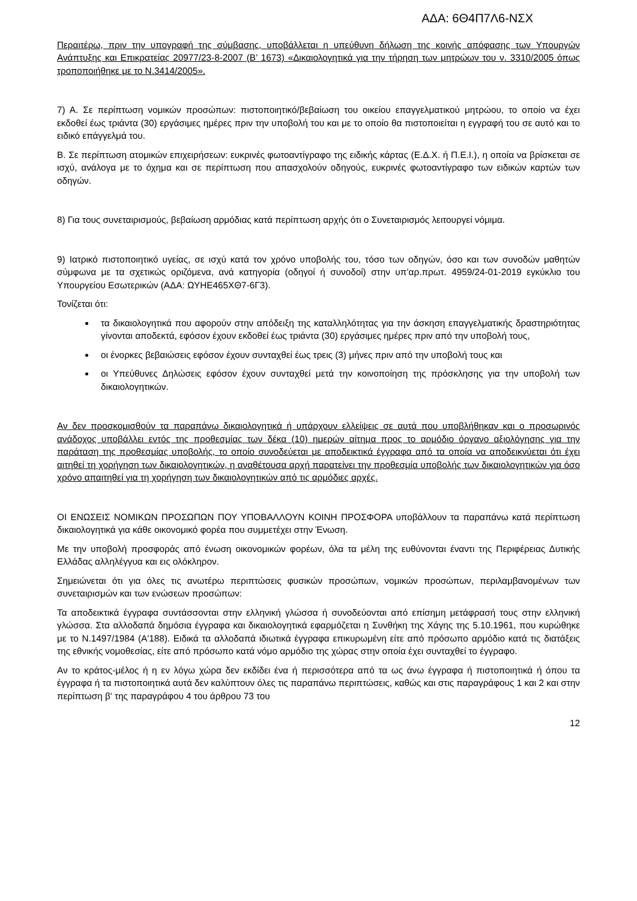ΑΔΑ: 6Θ4Π7Λ6-ΝΣΧ
Περαιτέρω, πριν την υπογραφή της σύμβασης, υποβάλλεται η υπεύθυνη δήλωση της κοινής απόφασης των Υπουργών Ανάπτυξης και Επικρατείας 20977/23-8-2007 (Β’ 1673) «Δικαιολογητικά για την τήρηση των μητρώων του ν. 3310/2005 όπως τροποποιήθηκε με το Ν.3414/2005».
7) Α. Σε περίπτωση νομικών προσώπων: πιστοποιητικό/βεβαίωση του οικείου επαγγελματικού μητρώου, το οποίο να έχει εκδοθεί έως τριάντα (30) εργάσιμες ημέρες πριν την υποβολή του και με το οποίο θα πιστοποιείται η εγγραφή του σε αυτό και το ειδικό επάγγελμά του.
Β. Σε περίπτωση ατομικών επιχειρήσεων: ευκρινές φωτοαντίγραφο της ειδικής κάρτας (Ε.Δ.Χ. ή Π.Ε.Ι.), η οποία να βρίσκεται σε ισχύ, ανάλογα με το όχημα και σε περίπτωση που απασχολούν οδηγούς, ευκρινές φωτοαντίγραφο των ειδικών καρτών των οδηγών.
8) Για τους συνεταιρισμούς, βεβαίωση αρμόδιας κατά περίπτωση αρχής ότι ο Συνεταιρισμός λειτουργεί νόμιμα.
9) Ιατρικό πιστοποιητικό υγείας, σε ισχύ κατά τον χρόνο υποβολής του, τόσο των οδηγών, όσο και των συνοδών μαθητών σύμφωνα με τα σχετικώς οριζόμενα, ανά κατηγορία (οδηγοί ή συνοδοί) στην υπ’αρ.πρωτ. 4959/24-01-2019 εγκύκλιο του Υπουργείου Εσωτερικών (ΑΔΑ: ΩΥΗΕ465ΧΘ7-6Γ3).
Τονίζεται ότι:
τα δικαιολογητικά που αφορούν στην απόδειξη της καταλληλότητας για την άσκηση επαγγελματικής δραστηριότητας γίνονται αποδεκτά, εφόσον έχουν εκδοθεί έως τριάντα (30) εργάσιμες ημέρες πριν από την υποβολή τους,
οι ένορκες βεβαιώσεις εφόσον έχουν συνταχθεί έως τρεις (3) μήνες πριν από την υποβολή τους και
οι Υπεύθυνες Δηλώσεις εφόσον έχουν συνταχθεί μετά την κοινοποίηση της πρόσκλησης για την υποβολή των δικαιολογητικών.
Αν δεν προσκομισθούν τα παραπάνω δικαιολογητικά ή υπάρχουν ελλείψεις σε αυτά που υποβλήθηκαν και ο προσωρινός ανάδοχος υποβάλλει εντός της προθεσμίας των δέκα (10) ημερών αίτημα προς το αρμόδιο όργανο αξιολόγησης για την παράταση της προθεσμίας υποβολής, το οποίο συνοδεύεται με αποδεικτικά έγγραφα από τα οποία να αποδεικνύεται ότι έχει αιτηθεί τη χορήγηση των δικαιολογητικών, η αναθέτουσα αρχή παρατείνει την προθεσμία υποβολής των δικαιολογητικών για όσο χρόνο απαιτηθεί για τη χορήγηση των δικαιολογητικών από τις αρμόδιες αρχές.
ΟΙ ΕΝΩΣΕΙΣ ΝΟΜΙΚΩΝ ΠΡΟΣΩΠΩΝ ΠΟΥ ΥΠΟΒΑΛΛΟΥΝ ΚΟΙΝΗ ΠΡΟΣΦΟΡΑ υποβάλλουν τα παραπάνω κατά περίπτωση δικαιολογητικά για κάθε οικονομικό φορέα που συμμετέχει στην Ένωση.
Με την υποβολή προσφοράς από ένωση οικονομικών φορέων, όλα τα μέλη της ευθύνονται έναντι της Περιφέρειας Δυτικής Ελλάδας αλληλέγγυα και εις ολόκληρον.
Σημειώνεται ότι για όλες τις ανωτέρω περιπτώσεις φυσικών προσώπων, νομικών προσώπων, περιλαμβανομένων των συνεταιρισμών και των ενώσεων προσώπων:
Τα αποδεικτικά έγγραφα συντάσσονται στην ελληνική γλώσσα ή συνοδεύονται από επίσημη μετάφρασή τους στην ελληνική γλώσσα. Στα αλλοδαπά δημόσια έγγραφα και δικαιολογητικά εφαρμόζεται η Συνθήκη της Χάγης της 5.10.1961, που κυρώθηκε με το Ν.1497/1984 (Α'188). Ειδικά τα αλλοδαπά ιδιωτικά έγγραφα επικυρωμένη είτε από πρόσωπο αρμόδιο κατά τις διατάξεις της εθνικής νομοθεσίας, είτε από πρόσωπο κατά νόμο αρμόδιο της χώρας στην οποία έχει συνταχθεί το έγγραφο.
Αν το κράτος-μέλος ή η εν λόγω χώρα δεν εκδίδει ένα ή περισσότερα από τα ως άνω έγγραφα ή πιστοποιητικά ή όπου τα έγγραφα ή τα πιστοποιητικά αυτά δεν καλύπτουν όλες τις παραπάνω περιπτώσεις, καθώς και στις παραγράφους 1 και 2 και στην περίπτωση β' της παραγράφου 4 του άρθρου 73 του
12